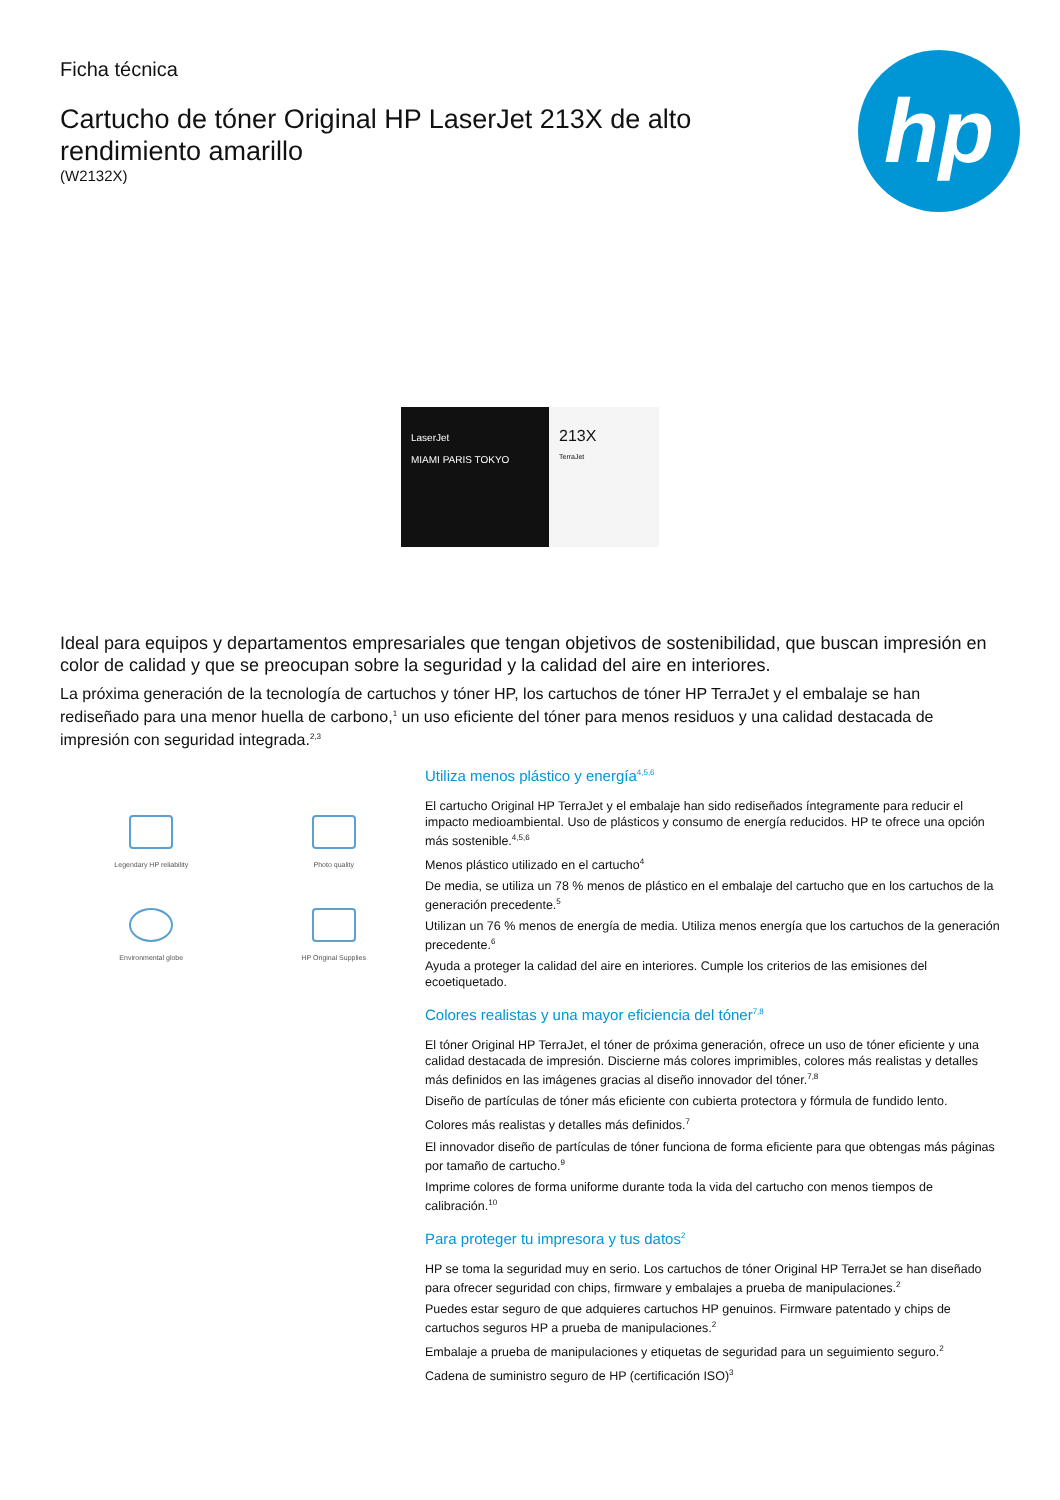Ficha técnica
Cartucho de tóner Original HP LaserJet 213X de alto
rendimiento amarillo
(W2132X)
hp
LaserJet
MIAMI PARIS TOKYO
213X
TerraJet
Ideal para equipos y departamentos empresariales que tengan objetivos de sostenibilidad, que buscan impresión en color de calidad y que se preocupan sobre la seguridad y la calidad del aire en interiores.
La próxima generación de la tecnología de cartuchos y tóner HP, los cartuchos de tóner HP TerraJet y el embalaje se han rediseñado para una menor huella de carbono,<sup>1</sup> un uso eficiente del tóner para menos residuos y una calidad destacada de impresión con seguridad integrada.<sup>2,3</sup>
Legendary HP reliability
Photo quality
Environmental globe
HP Original Supplies
Utiliza menos plástico y energía<sup>4,5,6</sup>
El cartucho Original HP TerraJet y el embalaje han sido rediseñados íntegramente para reducir el impacto medioambiental. Uso de plásticos y consumo de energía reducidos. HP te ofrece una opción más sostenible.<sup>4,5,6</sup>
Menos plástico utilizado en el cartucho<sup>4</sup>
De media, se utiliza un 78 % menos de plástico en el embalaje del cartucho que en los cartuchos de la generación precedente.<sup>5</sup>
Utilizan un 76 % menos de energía de media. Utiliza menos energía que los cartuchos de la generación precedente.<sup>6</sup>
Ayuda a proteger la calidad del aire en interiores. Cumple los criterios de las emisiones del ecoetiquetado.
Colores realistas y una mayor eficiencia del tóner<sup>7,8</sup>
El tóner Original HP TerraJet, el tóner de próxima generación, ofrece un uso de tóner eficiente y una calidad destacada de impresión. Discierne más colores imprimibles, colores más realistas y detalles más definidos en las imágenes gracias al diseño innovador del tóner.<sup>7,8</sup>
Diseño de partículas de tóner más eficiente con cubierta protectora y fórmula de fundido lento.
Colores más realistas y detalles más definidos.<sup>7</sup>
El innovador diseño de partículas de tóner funciona de forma eficiente para que obtengas más páginas por tamaño de cartucho.<sup>9</sup>
Imprime colores de forma uniforme durante toda la vida del cartucho con menos tiempos de calibración.<sup>10</sup>
Para proteger tu impresora y tus datos<sup>2</sup>
HP se toma la seguridad muy en serio. Los cartuchos de tóner Original HP TerraJet se han diseñado para ofrecer seguridad con chips, firmware y embalajes a prueba de manipulaciones.<sup>2</sup>
Puedes estar seguro de que adquieres cartuchos HP genuinos. Firmware patentado y chips de cartuchos seguros HP a prueba de manipulaciones.<sup>2</sup>
Embalaje a prueba de manipulaciones y etiquetas de seguridad para un seguimiento seguro.<sup>2</sup>
Cadena de suministro seguro de HP (certificación ISO)<sup>3</sup>